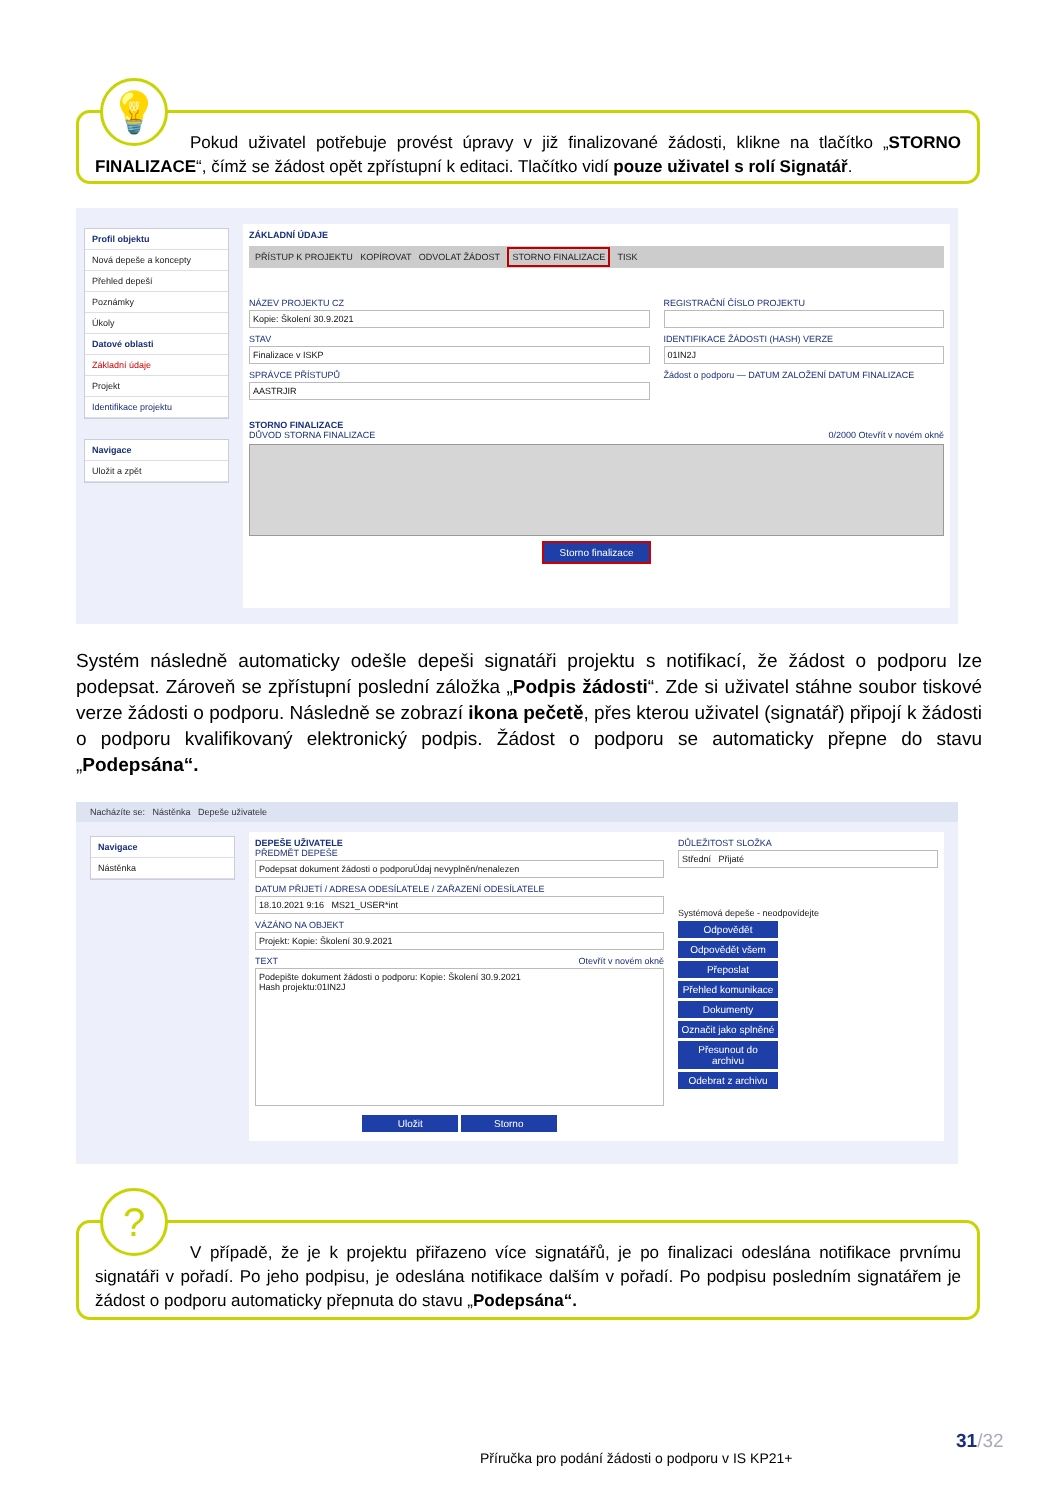Pokud uživatel potřebuje provést úpravy v již finalizované žádosti, klikne na tlačítko „STORNO FINALIZACE“, čímž se žádost opět zpřístupní k editaci. Tlačítko vidí pouze uživatel s rolí Signatář.
💡
Profil objektu
Nová depeše a koncepty
Přehled depeší
Poznámky
Úkoly
Datové oblasti
Základní údaje
Projekt
Identifikace projektu
Navigace
Uložit a zpět
ZÁKLADNÍ ÚDAJE
PŘÍSTUP K PROJEKTU KOPÍROVAT ODVOLAT ŽÁDOST STORNO FINALIZACE TISK
NÁZEV PROJEKTU CZ
Kopie: Školení 30.9.2021
STAV
Finalizace v ISKP
SPRÁVCE PŘÍSTUPŮ
AASTRJIR
REGISTRAČNÍ ČÍSLO PROJEKTU
IDENTIFIKACE ŽÁDOSTI (HASH) VERZE
01IN2J
Žádost o podporu — DATUM ZALOŽENÍ DATUM FINALIZACE
STORNO FINALIZACE
DŮVOD STORNA FINALIZACE 0/2000 Otevřít v novém okně
Storno finalizace
Systém následně automaticky odešle depeši signatáři projektu s notifikací, že žádost o podporu lze podepsat. Zároveň se zpřístupní poslední záložka „Podpis žádosti“. Zde si uživatel stáhne soubor tiskové verze žádosti o podporu. Následně se zobrazí ikona pečetě, přes kterou uživatel (signatář) připojí k žádosti o podporu kvalifikovaný elektronický podpis. Žádost o podporu se automaticky přepne do stavu „Podepsána“.
Nacházíte se: Nástěnka Depeše uživatele
Navigace
Nástěnka
DEPEŠE UŽIVATELE
PŘEDMĚT DEPEŠE
Podepsat dokument žádosti o podporuÚdaj nevyplněn/nenalezen
DATUM PŘIJETÍ / ADRESA ODESÍLATELE / ZAŘAZENÍ ODESÍLATELE
18.10.2021 9:16 MS21_USER*int
VÁZÁNO NA OBJEKT
Projekt: Kopie: Školení 30.9.2021
TEXT Otevřít v novém okně
Podepište dokument žádosti o podporu: Kopie: Školení 30.9.2021
Hash projektu:01IN2J
Uložit Storno
DŮLEŽITOST SLOŽKA
Střední Přijaté
Systémová depeše - neodpovídejte
Odpovědět
Odpovědět všem
Přeposlat
Přehled komunikace
Dokumenty
Označit jako splněné
Přesunout do archivu
Odebrat z archivu
V případě, že je k projektu přiřazeno více signatářů, je po finalizaci odeslána notifikace prvnímu signatáři v pořadí. Po jeho podpisu, je odeslána notifikace dalším v pořadí. Po podpisu posledním signatářem je žádost o podporu automaticky přepnuta do stavu „Podepsána“.
?
Příručka pro podání žádosti o podporu v IS KP21+
31/32